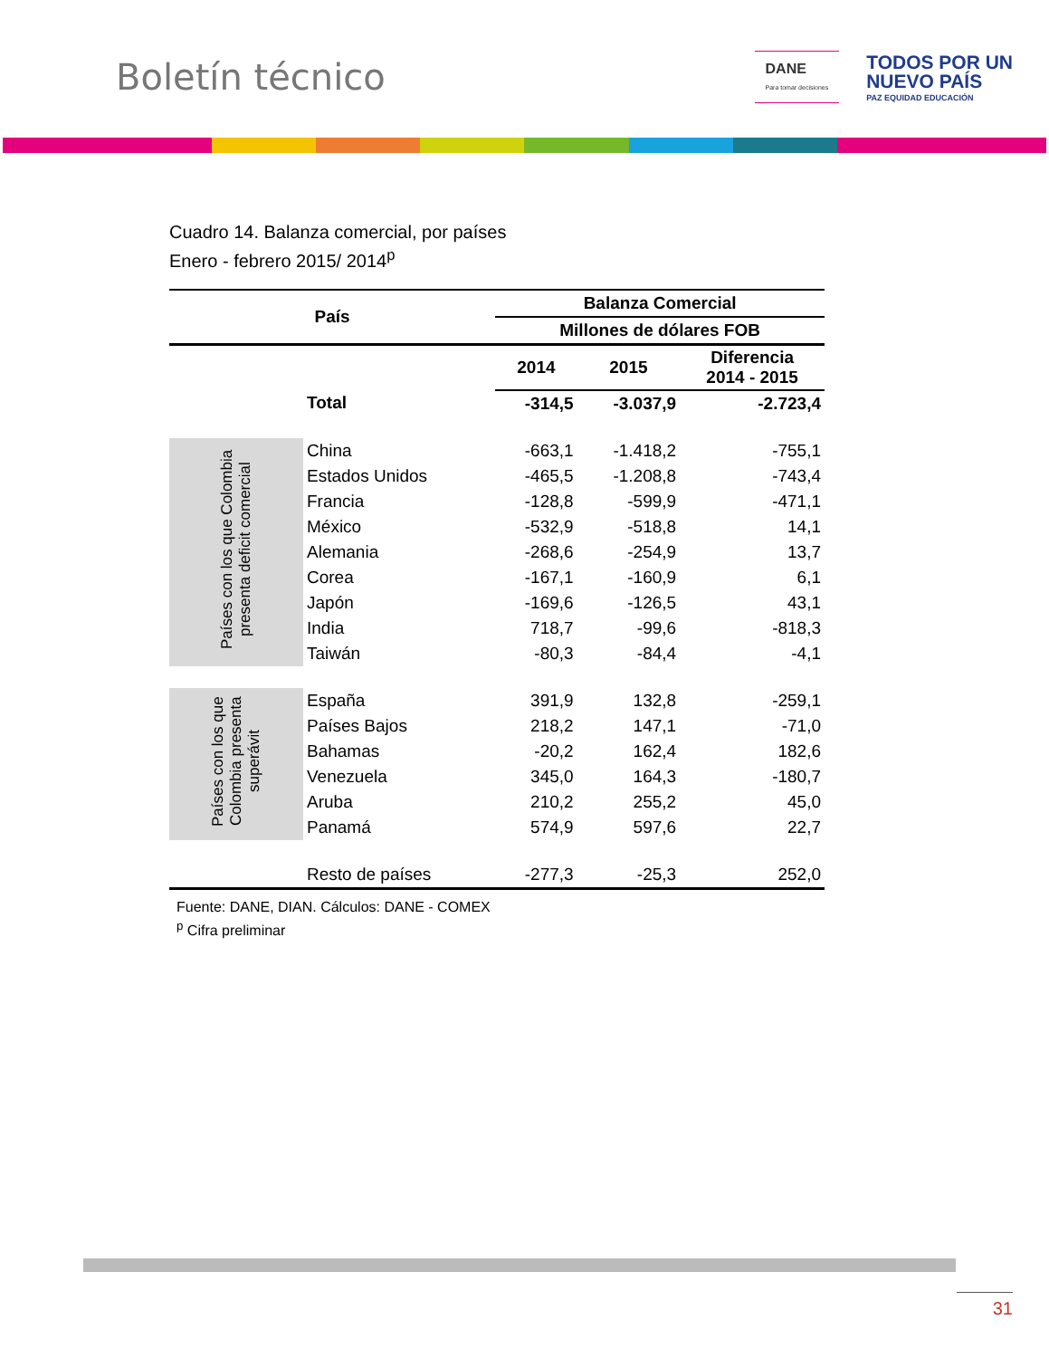Boletín técnico
DANE
Para tomar decisiones
TODOS POR UN
NUEVO PAÍS
PAZ EQUIDAD EDUCACIÓN
Cuadro 14. Balanza comercial, por países
Enero - febrero 2015/ 2014<sup>p</sup>
| País | | Balanza Comercial | | |
| --- | --- | --- | --- | --- |
| | | Millones de dólares FOB | | |
| | | 2014 | 2015 | Diferencia 2014 - 2015 |
| | Total | -314,5 | -3.037,9 | -2.723,4 |
| Países con los que Colombia presenta deficit comercial | China | -663,1 | -1.418,2 | -755,1 |
| | Estados Unidos | -465,5 | -1.208,8 | -743,4 |
| | Francia | -128,8 | -599,9 | -471,1 |
| | México | -532,9 | -518,8 | 14,1 |
| | Alemania | -268,6 | -254,9 | 13,7 |
| | Corea | -167,1 | -160,9 | 6,1 |
| | Japón | -169,6 | -126,5 | 43,1 |
| | India | 718,7 | -99,6 | -818,3 |
| | Taiwán | -80,3 | -84,4 | -4,1 |
| Países con los que Colombia presenta superávit | España | 391,9 | 132,8 | -259,1 |
| | Países Bajos | 218,2 | 147,1 | -71,0 |
| | Bahamas | -20,2 | 162,4 | 182,6 |
| | Venezuela | 345,0 | 164,3 | -180,7 |
| | Aruba | 210,2 | 255,2 | 45,0 |
| | Panamá | 574,9 | 597,6 | 22,7 |
| | Resto de países | -277,3 | -25,3 | 252,0 |
Fuente: DANE, DIAN. Cálculos: DANE - COMEX
<sup>p</sup> Cifra preliminar
31